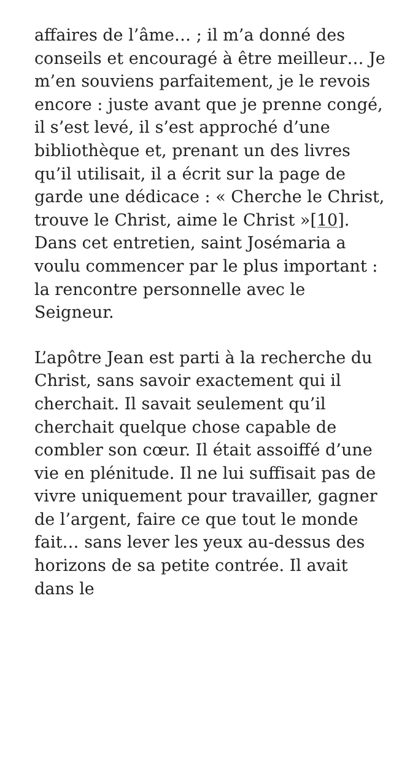affaires de l’âme… ; il m’a donné des conseils et encouragé à être meilleur… Je m’en souviens parfaitement, je le revois encore : juste avant que je prenne congé, il s’est levé, il s’est approché d’une bibliothèque et, prenant un des livres qu’il utilisait, il a écrit sur la page de garde une dédicace : « Cherche le Christ, trouve le Christ, aime le Christ »[10]. Dans cet entretien, saint Josémaria a voulu commencer par le plus important : la rencontre personnelle avec le Seigneur.
L’apôtre Jean est parti à la recherche du Christ, sans savoir exactement qui il cherchait. Il savait seulement qu’il cherchait quelque chose capable de combler son cœur. Il était assoiffé d’une vie en plénitude. Il ne lui suffisait pas de vivre uniquement pour travailler, gagner de l’argent, faire ce que tout le monde fait… sans lever les yeux au-dessus des horizons de sa petite contrée. Il avait dans le